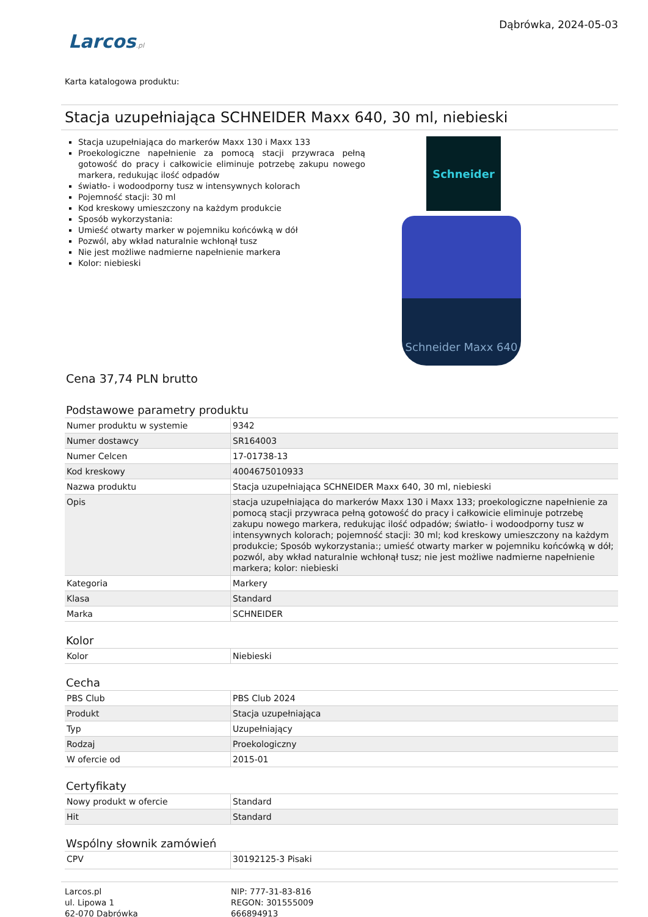Larcos.pl
Dąbrówka, 2024-05-03
Karta katalogowa produktu:
Stacja uzupełniająca SCHNEIDER Maxx 640, 30 ml, niebieski
Stacja uzupełniająca do markerów Maxx 130 i Maxx 133
Proekologiczne napełnienie za pomocą stacji przywraca pełną gotowość do pracy i całkowicie eliminuje potrzebę zakupu nowego markera, redukując ilość odpadów
światło- i wodoodporny tusz w intensywnych kolorach
Pojemność stacji: 30 ml
Kod kreskowy umieszczony na każdym produkcie
Sposób wykorzystania:
Umieść otwarty marker w pojemniku końcówką w dół
Pozwól, aby wkład naturalnie wchłonął tusz
Nie jest możliwe nadmierne napełnienie markera
Kolor: niebieski
Schneider
Schneider Maxx 640
Cena 37,74 PLN brutto
Podstawowe parametry produktu
| Numer produktu w systemie | 9342 |
| Numer dostawcy | SR164003 |
| Numer Celcen | 17-01738-13 |
| Kod kreskowy | 4004675010933 |
| Nazwa produktu | Stacja uzupełniająca SCHNEIDER Maxx 640, 30 ml, niebieski |
| Opis | stacja uzupełniająca do markerów Maxx 130 i Maxx 133; proekologiczne napełnienie za pomocą stacji przywraca pełną gotowość do pracy i całkowicie eliminuje potrzebę zakupu nowego markera, redukując ilość odpadów; światło- i wodoodporny tusz w intensywnych kolorach; pojemność stacji: 30 ml; kod kreskowy umieszczony na każdym produkcie; Sposób wykorzystania:; umieść otwarty marker w pojemniku końcówką w dół; pozwól, aby wkład naturalnie wchłonął tusz; nie jest możliwe nadmierne napełnienie markera; kolor: niebieski |
| Kategoria | Markery |
| Klasa | Standard |
| Marka | SCHNEIDER |
Kolor
| Kolor | Niebieski |
Cecha
| PBS Club | PBS Club 2024 |
| Produkt | Stacja uzupełniająca |
| Typ | Uzupełniający |
| Rodzaj | Proekologiczny |
| W ofercie od | 2015-01 |
Certyfikaty
| Nowy produkt w ofercie | Standard |
| Hit | Standard |
Wspólny słownik zamówień
| CPV | 30192125-3 Pisaki |
Larcos.pl
ul. Lipowa 1
62-070 Dąbrówka
NIP: 777-31-83-816
REGON: 301555009
666894913